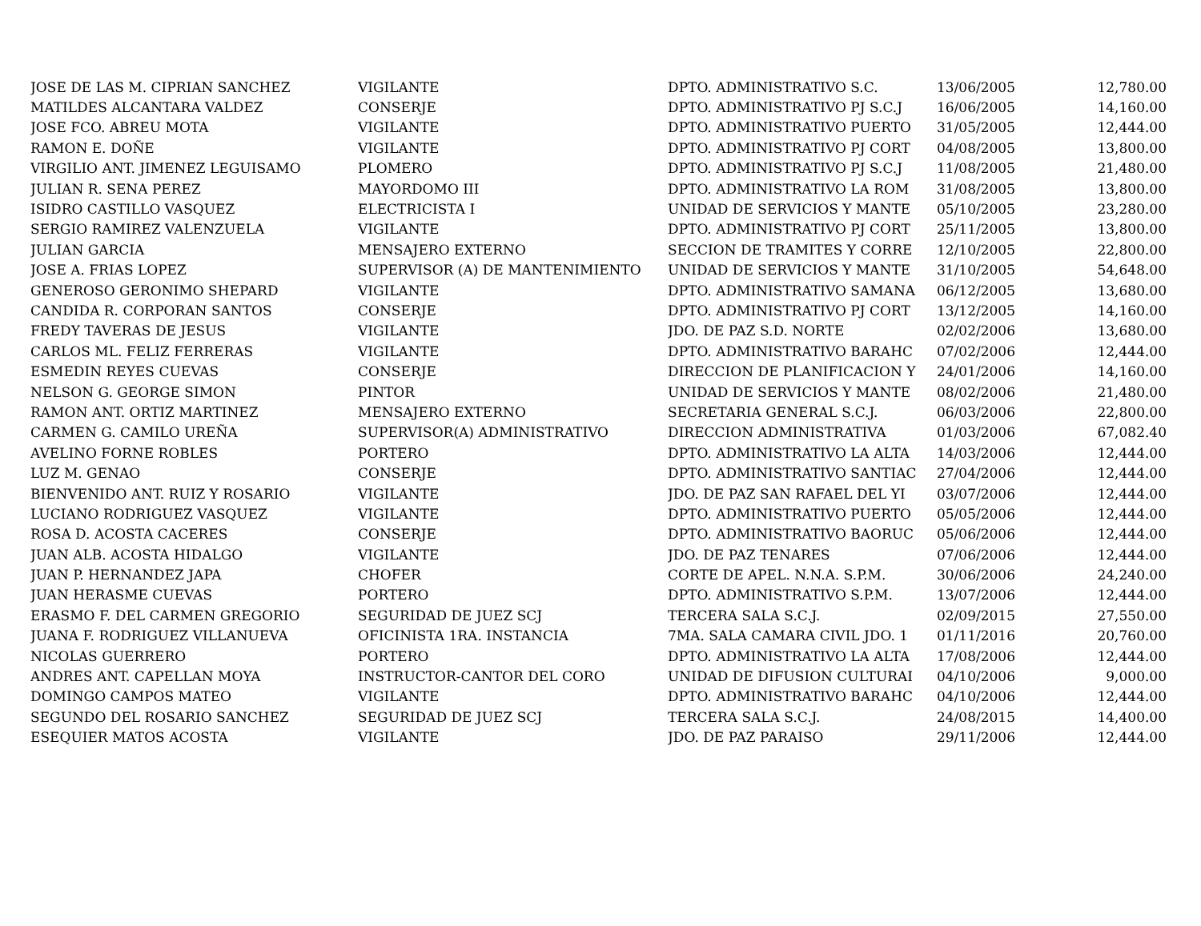| JOSE DE LAS M. CIPRIAN SANCHEZ | VIGILANTE | DPTO. ADMINISTRATIVO S.C. | 13/06/2005 | 12,780.00 |
| MATILDES ALCANTARA VALDEZ | CONSERJE | DPTO. ADMINISTRATIVO PJ S.C.J | 16/06/2005 | 14,160.00 |
| JOSE FCO. ABREU MOTA | VIGILANTE | DPTO. ADMINISTRATIVO PUERTO | 31/05/2005 | 12,444.00 |
| RAMON E. DOÑE | VIGILANTE | DPTO. ADMINISTRATIVO PJ CORT | 04/08/2005 | 13,800.00 |
| VIRGILIO ANT. JIMENEZ LEGUISAMO | PLOMERO | DPTO. ADMINISTRATIVO PJ S.C.J | 11/08/2005 | 21,480.00 |
| JULIAN R. SENA PEREZ | MAYORDOMO III | DPTO. ADMINISTRATIVO LA ROM | 31/08/2005 | 13,800.00 |
| ISIDRO CASTILLO VASQUEZ | ELECTRICISTA I | UNIDAD DE SERVICIOS Y MANTE | 05/10/2005 | 23,280.00 |
| SERGIO RAMIREZ VALENZUELA | VIGILANTE | DPTO. ADMINISTRATIVO PJ CORT | 25/11/2005 | 13,800.00 |
| JULIAN GARCIA | MENSAJERO EXTERNO | SECCION DE TRAMITES Y CORRE | 12/10/2005 | 22,800.00 |
| JOSE A. FRIAS LOPEZ | SUPERVISOR (A) DE MANTENIMIENTO | UNIDAD DE SERVICIOS Y MANTE | 31/10/2005 | 54,648.00 |
| GENEROSO GERONIMO SHEPARD | VIGILANTE | DPTO. ADMINISTRATIVO SAMANA | 06/12/2005 | 13,680.00 |
| CANDIDA R. CORPORAN SANTOS | CONSERJE | DPTO. ADMINISTRATIVO PJ CORT | 13/12/2005 | 14,160.00 |
| FREDY TAVERAS DE JESUS | VIGILANTE | JDO. DE PAZ S.D. NORTE | 02/02/2006 | 13,680.00 |
| CARLOS ML. FELIZ FERRERAS | VIGILANTE | DPTO. ADMINISTRATIVO BARAHC | 07/02/2006 | 12,444.00 |
| ESMEDIN REYES CUEVAS | CONSERJE | DIRECCION DE PLANIFICACION Y | 24/01/2006 | 14,160.00 |
| NELSON G. GEORGE SIMON | PINTOR | UNIDAD DE SERVICIOS Y MANTE | 08/02/2006 | 21,480.00 |
| RAMON ANT. ORTIZ MARTINEZ | MENSAJERO EXTERNO | SECRETARIA GENERAL S.C.J. | 06/03/2006 | 22,800.00 |
| CARMEN G. CAMILO UREÑA | SUPERVISOR(A) ADMINISTRATIVO | DIRECCION ADMINISTRATIVA | 01/03/2006 | 67,082.40 |
| AVELINO FORNE ROBLES | PORTERO | DPTO. ADMINISTRATIVO LA ALTA | 14/03/2006 | 12,444.00 |
| LUZ M. GENAO | CONSERJE | DPTO. ADMINISTRATIVO SANTIAC | 27/04/2006 | 12,444.00 |
| BIENVENIDO ANT. RUIZ Y ROSARIO | VIGILANTE | JDO. DE PAZ SAN RAFAEL DEL YI | 03/07/2006 | 12,444.00 |
| LUCIANO RODRIGUEZ VASQUEZ | VIGILANTE | DPTO. ADMINISTRATIVO PUERTO | 05/05/2006 | 12,444.00 |
| ROSA D. ACOSTA CACERES | CONSERJE | DPTO. ADMINISTRATIVO BAORUC | 05/06/2006 | 12,444.00 |
| JUAN ALB. ACOSTA HIDALGO | VIGILANTE | JDO. DE PAZ TENARES | 07/06/2006 | 12,444.00 |
| JUAN P. HERNANDEZ JAPA | CHOFER | CORTE DE APEL. N.N.A. S.P.M. | 30/06/2006 | 24,240.00 |
| JUAN HERASME CUEVAS | PORTERO | DPTO. ADMINISTRATIVO S.P.M. | 13/07/2006 | 12,444.00 |
| ERASMO F. DEL CARMEN GREGORIO | SEGURIDAD DE JUEZ SCJ | TERCERA SALA S.C.J. | 02/09/2015 | 27,550.00 |
| JUANA F. RODRIGUEZ VILLANUEVA | OFICINISTA 1RA. INSTANCIA | 7MA. SALA CAMARA CIVIL JDO. 1 | 01/11/2016 | 20,760.00 |
| NICOLAS GUERRERO | PORTERO | DPTO. ADMINISTRATIVO LA ALTA | 17/08/2006 | 12,444.00 |
| ANDRES ANT. CAPELLAN MOYA | INSTRUCTOR-CANTOR DEL CORO | UNIDAD DE DIFUSION CULTURAI | 04/10/2006 | 9,000.00 |
| DOMINGO CAMPOS MATEO | VIGILANTE | DPTO. ADMINISTRATIVO BARAHC | 04/10/2006 | 12,444.00 |
| SEGUNDO DEL ROSARIO SANCHEZ | SEGURIDAD DE JUEZ SCJ | TERCERA SALA S.C.J. | 24/08/2015 | 14,400.00 |
| ESEQUIER MATOS ACOSTA | VIGILANTE | JDO. DE PAZ PARAISO | 29/11/2006 | 12,444.00 |